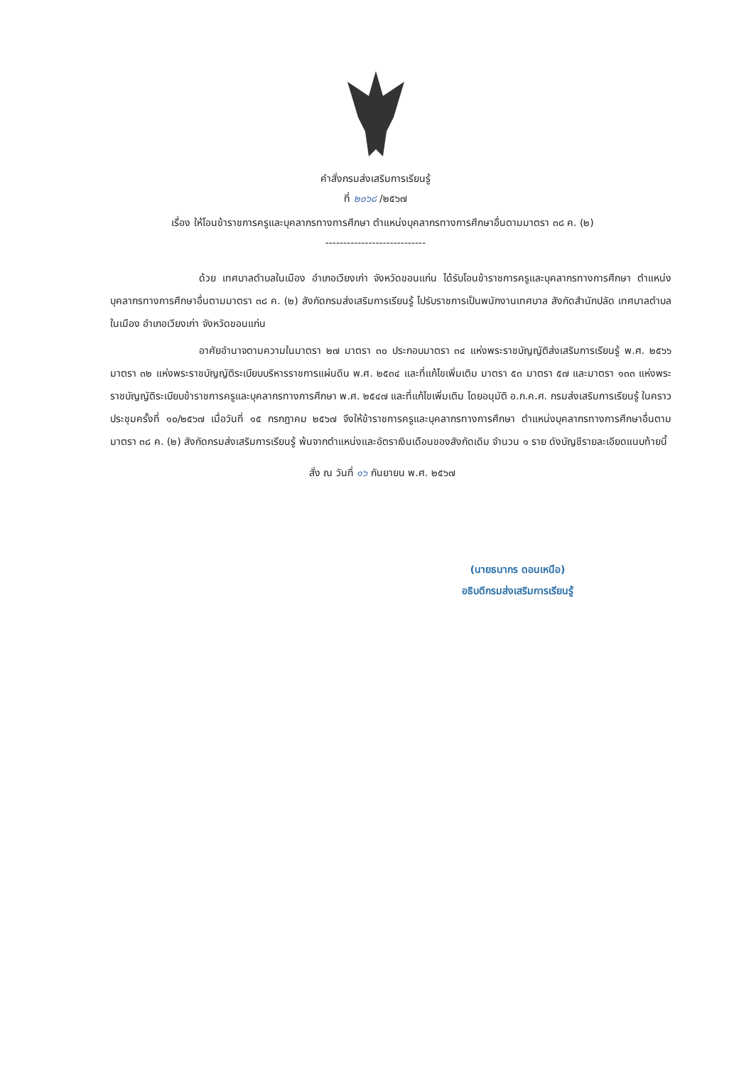คำสั่งกรมส่งเสริมการเรียนรู้
ที่ ๒๐๖๘ /๒๕๖๗
เรื่อง ให้โอนข้าราชการครูและบุคลากรทางการศึกษา ตำแหน่งบุคลากรทางการศึกษาอื่นตามมาตรา ๓๘ ค. (๒)
----------------------------
ด้วย เทศบาลตำบลในเมือง อำเภอเวียงเก่า จังหวัดขอนแก่น ได้รับโอนข้าราชการครูและบุคลากรทางการศึกษา ตำแหน่งบุคลากรทางการศึกษาอื่นตามมาตรา ๓๘ ค. (๒) สังกัดกรมส่งเสริมการเรียนรู้ ไปรับราชการเป็นพนักงานเทศบาล สังกัดสำนักปลัด เทศบาลตำบลในเมือง อำเภอเวียงเก่า จังหวัดขอนแก่น
อาศัยอำนาจตามความในมาตรา ๒๗ มาตรา ๓๐ ประกอบมาตรา ๓๔ แห่งพระราชบัญญัติส่งเสริมการเรียนรู้ พ.ศ. ๒๕๖๖ มาตรา ๓๒ แห่งพระราชบัญญัติระเบียบบริหารราชการแผ่นดิน พ.ศ. ๒๕๓๔ และที่แก้ไขเพิ่มเติม มาตรา ๕๓ มาตรา ๕๗ และมาตรา ๑๓๓ แห่งพระราชบัญญัติระเบียบข้าราชการครูและบุคลากรทางการศึกษา พ.ศ. ๒๕๔๗ และที่แก้ไขเพิ่มเติม โดยอนุมัติ อ.ก.ค.ศ. กรมส่งเสริมการเรียนรู้ ในคราวประชุมครั้งที่ ๑๐/๒๕๖๗ เมื่อวันที่ ๑๕ กรกฎาคม ๒๕๖๗ จึงให้ข้าราชการครูและบุคลากรทางการศึกษา ตำแหน่งบุคลากรทางการศึกษาอื่นตามมาตรา ๓๘ ค. (๒) สังกัดกรมส่งเสริมการเรียนรู้ พ้นจากตำแหน่งและอัตราเงินเดือนของสังกัดเดิม จำนวน ๑ ราย ดังบัญชีรายละเอียดแนบท้ายนี้
สั่ง ณ วันที่ ๑๖ กันยายน พ.ศ. ๒๕๖๗
(นายธนากร ดอนเหนือ)
อธิบดีกรมส่งเสริมการเรียนรู้